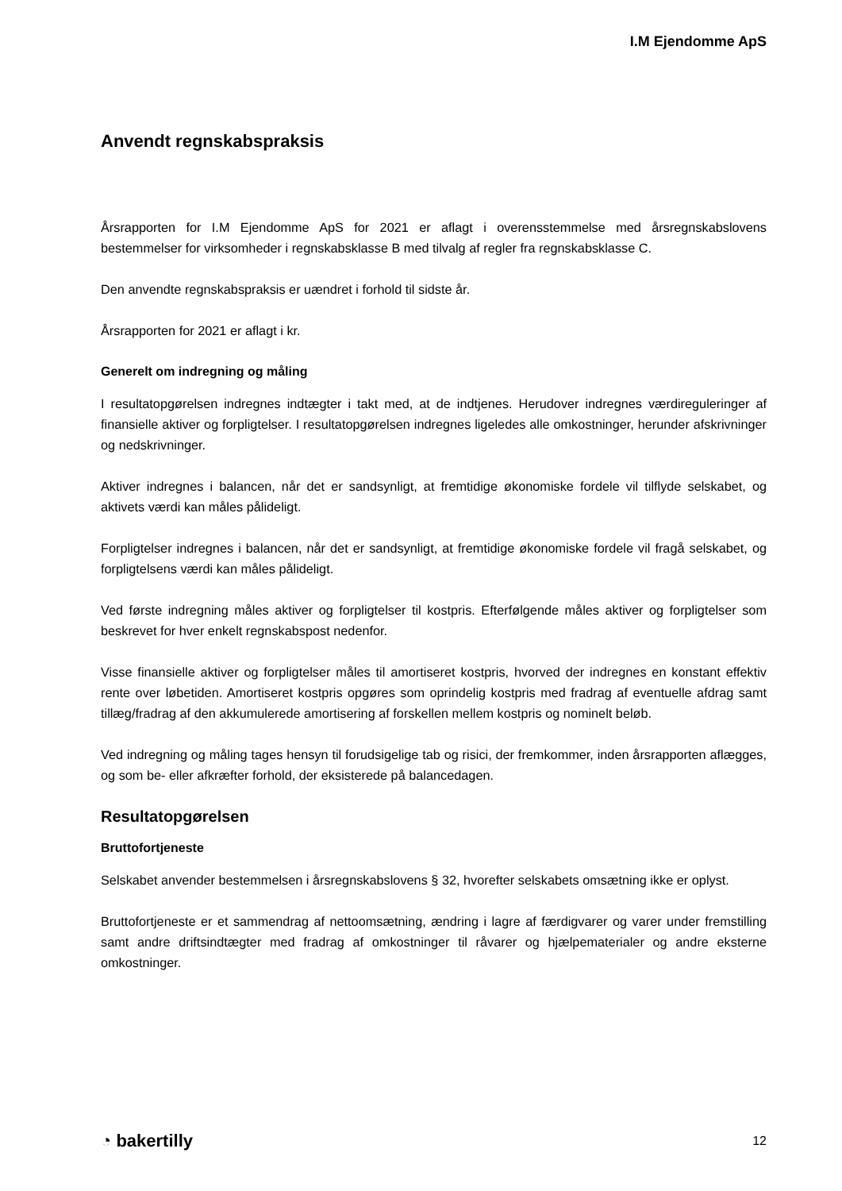I.M Ejendomme ApS
Anvendt regnskabspraksis
Årsrapporten for I.M Ejendomme ApS for 2021 er aflagt i overensstemmelse med årsregnskabslovens bestemmelser for virksomheder i regnskabsklasse B med tilvalg af regler fra regnskabsklasse C.
Den anvendte regnskabspraksis er uændret i forhold til sidste år.
Årsrapporten for 2021 er aflagt i kr.
Generelt om indregning og måling
I resultatopgørelsen indregnes indtægter i takt med, at de indtjenes. Herudover indregnes værdireguleringer af finansielle aktiver og forpligtelser. I resultatopgørelsen indregnes ligeledes alle omkostninger, herunder afskrivninger og nedskrivninger.
Aktiver indregnes i balancen, når det er sandsynligt, at fremtidige økonomiske fordele vil tilflyde selskabet, og aktivets værdi kan måles pålideligt.
Forpligtelser indregnes i balancen, når det er sandsynligt, at fremtidige økonomiske fordele vil fragå selskabet, og forpligtelsens værdi kan måles pålideligt.
Ved første indregning måles aktiver og forpligtelser til kostpris. Efterfølgende måles aktiver og forpligtelser som beskrevet for hver enkelt regnskabspost nedenfor.
Visse finansielle aktiver og forpligtelser måles til amortiseret kostpris, hvorved der indregnes en konstant effektiv rente over løbetiden. Amortiseret kostpris opgøres som oprindelig kostpris med fradrag af eventuelle afdrag samt tillæg/fradrag af den akkumulerede amortisering af forskellen mellem kostpris og nominelt beløb.
Ved indregning og måling tages hensyn til forudsigelige tab og risici, der fremkommer, inden årsrapporten aflægges, og som be- eller afkræfter forhold, der eksisterede på balancedagen.
Resultatopgørelsen
Bruttofortjeneste
Selskabet anvender bestemmelsen i årsregnskabslovens § 32, hvorefter selskabets omsætning ikke er oplyst.
Bruttofortjeneste er et sammendrag af nettoomsætning, ændring i lagre af færdigvarer og varer under fremstilling samt andre driftsindtægter med fradrag af omkostninger til råvarer og hjælpematerialer og andre eksterne omkostninger.
◔ bakertilly 12